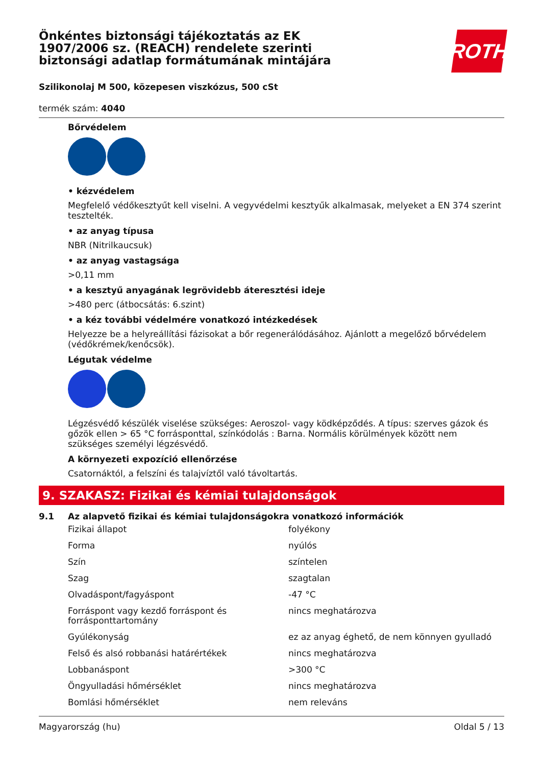Önkéntes biztonsági tájékoztatás az EK 1907/2006 sz. (REACH) rendelete szerinti biztonsági adatlap formátumának mintájára
ROTH
Szilikonolaj M 500, közepesen viszkózus, 500 cSt
termék szám: 4040
Bőrvédelem
• kézvédelem
Megfelelő védőkesztyűt kell viselni. A vegyvédelmi kesztyűk alkalmasak, melyeket a EN 374 szerint tesztelték.
• az anyag típusa
NBR (Nitrilkaucsuk)
• az anyag vastagsága
>0,11 mm
• a kesztyű anyagának legrövidebb áteresztési ideje
>480 perc (átbocsátás: 6.szint)
• a kéz további védelmére vonatkozó intézkedések
Helyezze be a helyreállítási fázisokat a bőr regenerálódásához. Ajánlott a megelőző bőrvédelem (védőkrémek/kenőcsök).
Légutak védelme
Légzésvédő készülék viselése szükséges: Aeroszol- vagy ködképződés. A típus: szerves gázok és gőzök ellen > 65 °C forrásponttal, színkódolás : Barna. Normális körülmények között nem szükséges személyi légzésvédő.
A környezeti expozíció ellenőrzése
Csatornáktól, a felszíni és talajvíztől való távoltartás.
9. SZAKASZ: Fizikai és kémiai tulajdonságok
9.1 Az alapvető fizikai és kémiai tulajdonságokra vonatkozó információk
| Fizikai állapot | folyékony |
| Forma | nyúlós |
| Szín | színtelen |
| Szag | szagtalan |
| Olvadáspont/fagyáspont | -47 °C |
| Forráspont vagy kezdő forráspont és forrásponttartomány | nincs meghatározva |
| Gyúlékonyság | ez az anyag éghető, de nem könnyen gyulladó |
| Felső és alsó robbanási határértékek | nincs meghatározva |
| Lobbanáspont | >300 °C |
| Öngyulladási hőmérséklet | nincs meghatározva |
| Bomlási hőmérséklet | nem releváns |
Magyarország (hu) Oldal 5 / 13